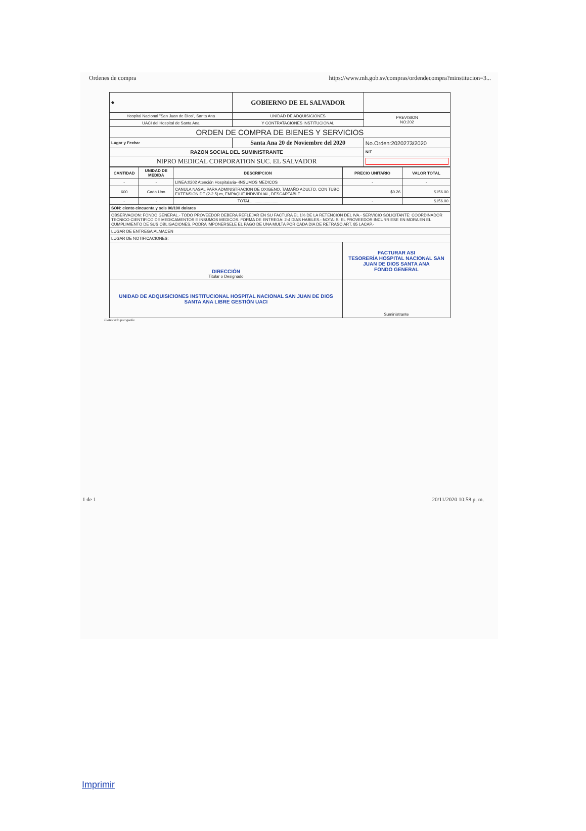Ordenes de compra https://www.mh.gob.sv/compras/ordendecompra?minstitucion=3...
| ◆ | GOBIERNO DE EL SALVADOR | | |
| Hospital Nacional "San Juan de Dios", Santa Ana | UNIDAD DE ADQUISICIONES | | PREVISION NO:202 |
| UACI del Hospital de Santa Ana | Y CONTRATACIONES INSTITUCIONAL | | |
| ORDEN DE COMPRA DE BIENES Y SERVICIOS | | | |
| Lugar y Fecha: | Santa Ana 20 de Noviembre del 2020 | No.Orden:2020273/2020 | |
| RAZON SOCIAL DEL SUMINISTRANTE | | | NIT |
| NIPRO MEDICAL CORPORATION SUC. EL SALVADOR | | | |
| CANTIDAD | UNIDAD DE MEDIDA | DESCRIPCION | PRECIO UNITARIO | VALOR TOTAL |
| --- | --- | --- | --- | --- |
| - | - | LINEA:0202 Atención Hospitalaria--INSUMOS MEDICOS | - | - |
| 600 | Cada Uno | CANULA NASAL PARA ADMINISTRACION DE OXIGENO, TAMAÑO ADULTO, CON TUBO EXTENSION DE (2-2.5) m, EMPAQUE INDIVIDUAL, DESCARTABLE | $0.26 | $156.00 |
| - | - | TOTAL......................... | - | $156.00 |
| SON: ciento cincuenta y seis 00/100 dolares | | | | |
| OBSERVACION: FONDO GENERAL.- TODO PROVEEDOR DEBERA REFLEJAR EN SU FACTURA EL 1% DE LA RETENCION DEL IVA.- SERVICIO SOLICITANTE: COORDINADOR TECNICO CIENTIFICO DE MEDICAMENTOS E INSUMOS MEDICOS. FORMA DE ENTREGA: 2-4 DIAS HABILES.- NOTA: SI EL PROVEEDOR INCURRIESE EN MORA EN EL CUMPLIMIENTO DE SUS OBLIGACIONES, PODRA IMPONERSELE EL PAGO DE UNA MULTA POR CADA DIA DE RETRASO ART. 85 LACAP.- | | | | |
| LUGAR DE ENTREGA:ALMACEN | | | | |
| LUGAR DE NOTIFICACIONES: | | | | |
| DIRECCIÓN Titular o Designado | | | FACTURAR ASI TESORERÍA HOSPITAL NACIONAL SAN JUAN DE DIOS SANTA ANA FONDO GENERAL | |
| UNIDAD DE ADQUISICIONES INSTITUCIONAL HOSPITAL NACIONAL SAN JUAN DE DIOS SANTA ANA LIBRE GESTIÓN UACI | | | Suministrante | |
Elaborado por:gsolis
1 de 1 20/11/2020 10:58 p. m.
Imprimir